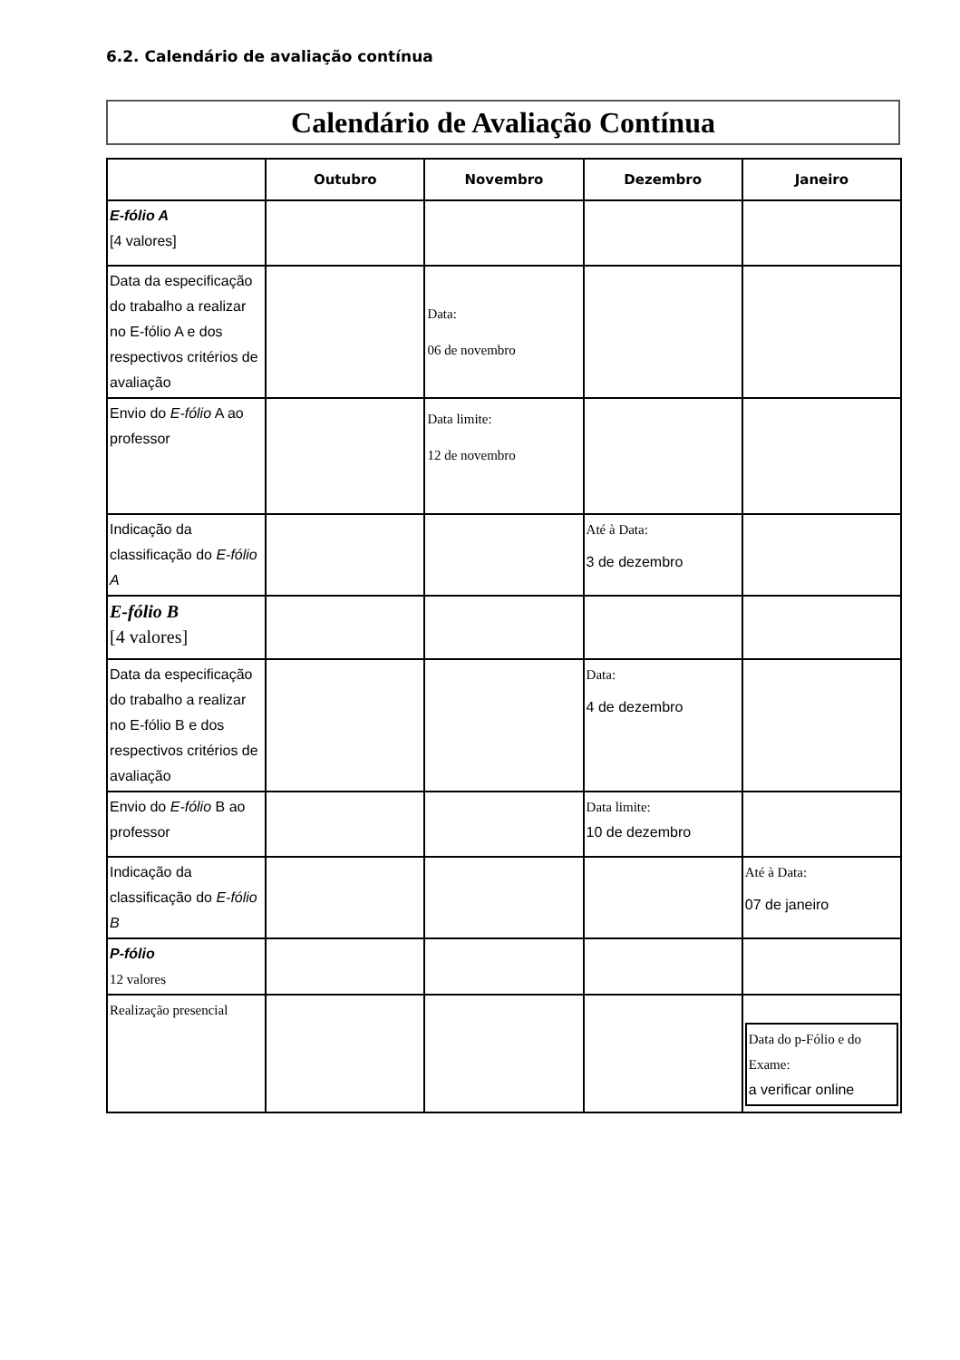6.2. Calendário de avaliação contínua
Calendário de Avaliação Contínua
| | Outubro | Novembro | Dezembro | Janeiro |
| --- | --- | --- | --- | --- |
| E-fólio A [4 valores] | | | | |
| Data da especificação do trabalho a realizar no E-fólio A e dos respectivos critérios de avaliação | | Data: 06 de novembro | | |
| Envio do E-fólio A ao professor | | Data limite: 12 de novembro | | |
| Indicação da classificação do E-fólio A | | | Até à Data: 3 de dezembro | |
| E-fólio B [4 valores] | | | | |
| Data da especificação do trabalho a realizar no E-fólio B e dos respectivos critérios de avaliação | | | Data: 4 de dezembro | |
| Envio do E-fólio B ao professor | | | Data limite: 10 de dezembro | |
| Indicação da classificação do E-fólio B | | | | Até à Data: 07 de janeiro |
| P-fólio 12 valores | | | | |
| Realização presencial | | | | Data do p-Fólio e do Exame: a verificar online |